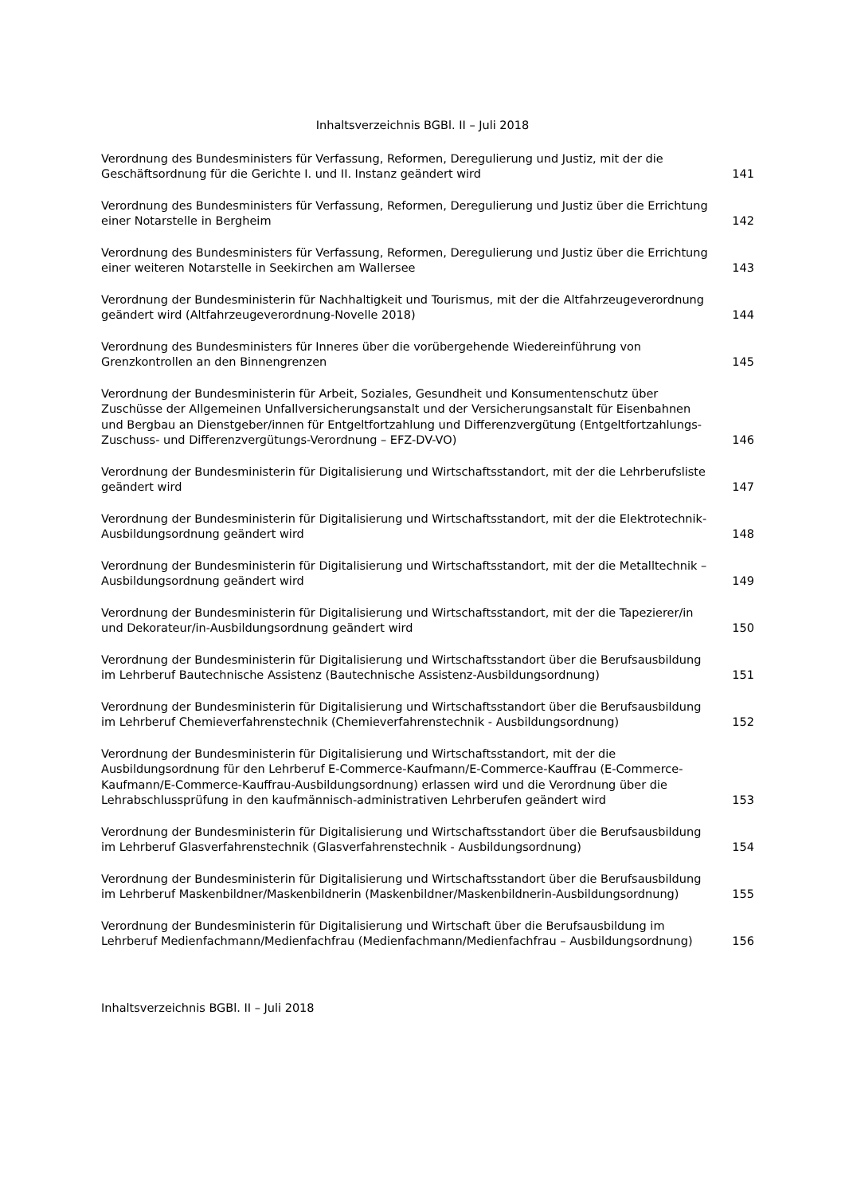Inhaltsverzeichnis BGBl. II – Juli 2018
Verordnung des Bundesministers für Verfassung, Reformen, Deregulierung und Justiz, mit der die Geschäftsordnung für die Gerichte I. und II. Instanz geändert wird
141
Verordnung des Bundesministers für Verfassung, Reformen, Deregulierung und Justiz über die Errichtung einer Notarstelle in Bergheim
142
Verordnung des Bundesministers für Verfassung, Reformen, Deregulierung und Justiz über die Errichtung einer weiteren Notarstelle in Seekirchen am Wallersee
143
Verordnung der Bundesministerin für Nachhaltigkeit und Tourismus, mit der die Altfahrzeugeverordnung geändert wird (Altfahrzeugeverordnung-Novelle 2018)
144
Verordnung des Bundesministers für Inneres über die vorübergehende Wiedereinführung von Grenzkontrollen an den Binnengrenzen
145
Verordnung der Bundesministerin für Arbeit, Soziales, Gesundheit und Konsumentenschutz über Zuschüsse der Allgemeinen Unfallversicherungsanstalt und der Versicherungsanstalt für Eisenbahnen und Bergbau an Dienstgeber/innen für Entgeltfortzahlung und Differenzvergütung (Entgeltfortzahlungs-Zuschuss- und Differenzvergütungs-Verordnung – EFZ-DV-VO)
146
Verordnung der Bundesministerin für Digitalisierung und Wirtschaftsstandort, mit der die Lehrberufsliste geändert wird
147
Verordnung der Bundesministerin für Digitalisierung und Wirtschaftsstandort, mit der die Elektrotechnik-Ausbildungsordnung geändert wird
148
Verordnung der Bundesministerin für Digitalisierung und Wirtschaftsstandort, mit der die Metalltechnik – Ausbildungsordnung geändert wird
149
Verordnung der Bundesministerin für Digitalisierung und Wirtschaftsstandort, mit der die Tapezierer/in und Dekorateur/in-Ausbildungsordnung geändert wird
150
Verordnung der Bundesministerin für Digitalisierung und Wirtschaftsstandort über die Berufsausbildung im Lehrberuf Bautechnische Assistenz (Bautechnische Assistenz-Ausbildungsordnung)
151
Verordnung der Bundesministerin für Digitalisierung und Wirtschaftsstandort über die Berufsausbildung im Lehrberuf Chemieverfahrenstechnik (Chemieverfahrenstechnik - Ausbildungsordnung)
152
Verordnung der Bundesministerin für Digitalisierung und Wirtschaftsstandort, mit der die Ausbildungsordnung für den Lehrberuf E-Commerce-Kaufmann/E-Commerce-Kauffrau (E-Commerce-Kaufmann/E-Commerce-Kauffrau-Ausbildungsordnung) erlassen wird und die Verordnung über die Lehrabschlussprüfung in den kaufmännisch-administrativen Lehrberufen geändert wird
153
Verordnung der Bundesministerin für Digitalisierung und Wirtschaftsstandort über die Berufsausbildung im Lehrberuf Glasverfahrenstechnik (Glasverfahrenstechnik - Ausbildungsordnung)
154
Verordnung der Bundesministerin für Digitalisierung und Wirtschaftsstandort über die Berufsausbildung im Lehrberuf Maskenbildner/Maskenbildnerin (Maskenbildner/Maskenbildnerin-Ausbildungsordnung)
155
Verordnung der Bundesministerin für Digitalisierung und Wirtschaft über die Berufsausbildung im Lehrberuf Medienfachmann/Medienfachfrau (Medienfachmann/Medienfachfrau – Ausbildungsordnung)
156
Inhaltsverzeichnis BGBl. II – Juli 2018